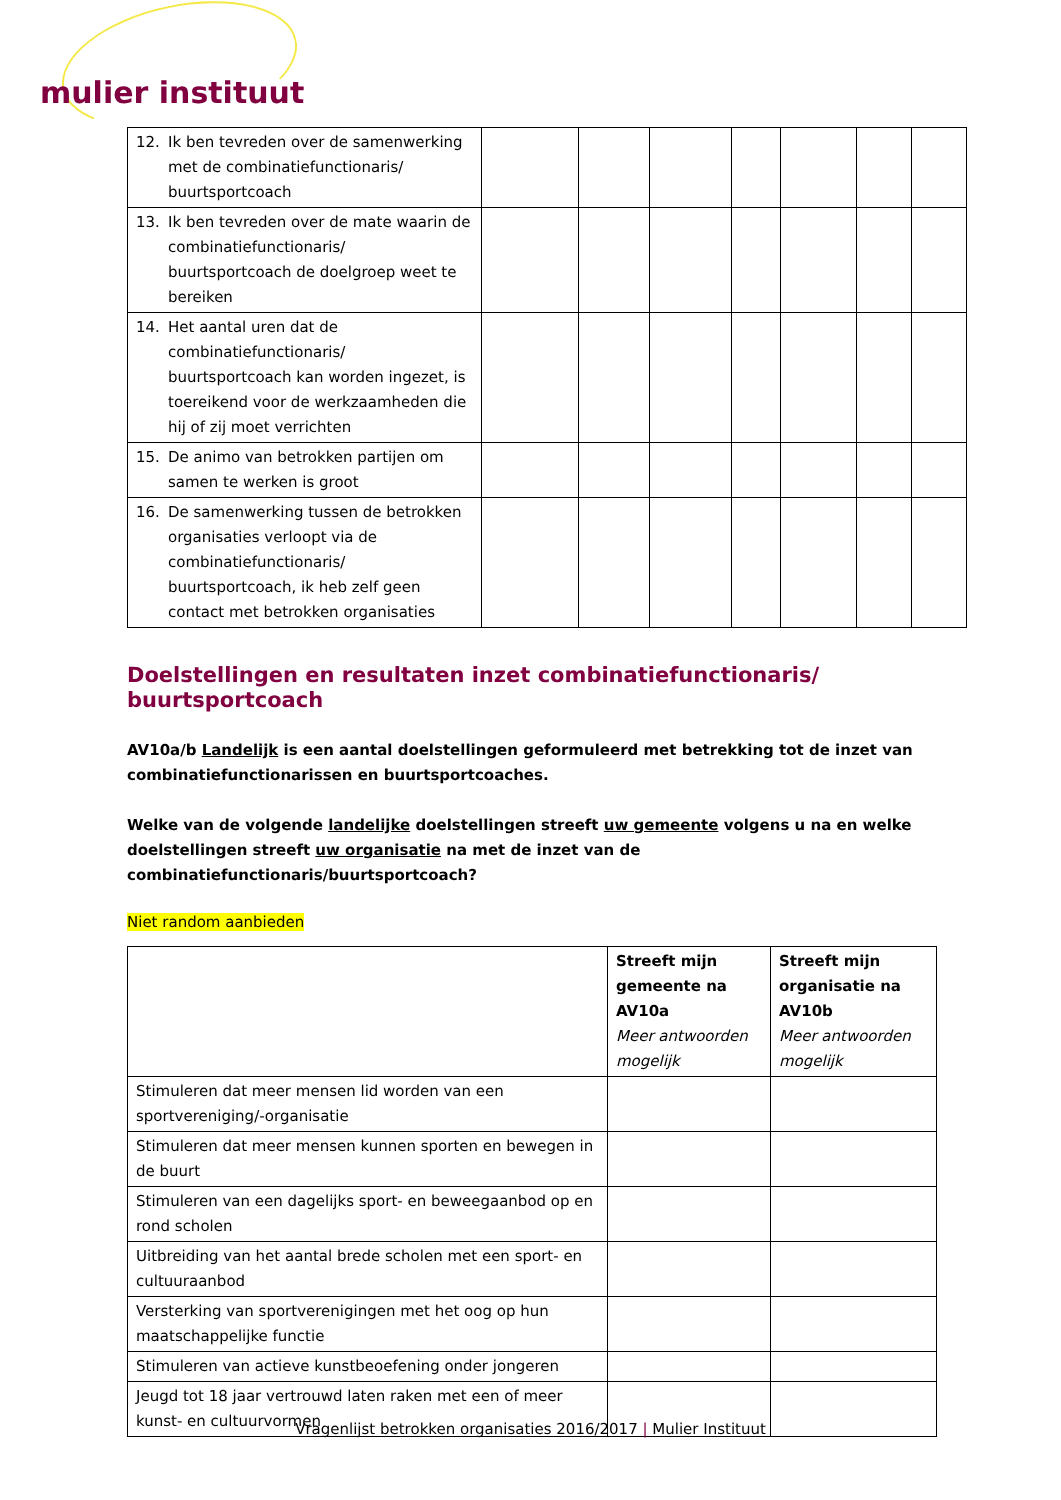mulier instituut
| 12. Ik ben tevreden over de samenwerking met de combinatiefunctionaris/ buurtsportcoach | | | | | | | |
| 13. Ik ben tevreden over de mate waarin de combinatiefunctionaris/ buurtsportcoach de doelgroep weet te bereiken | | | | | | | |
| 14. Het aantal uren dat de combinatiefunctionaris/ buurtsportcoach kan worden ingezet, is toereikend voor de werkzaamheden die hij of zij moet verrichten | | | | | | | |
| 15. De animo van betrokken partijen om samen te werken is groot | | | | | | | |
| 16. De samenwerking tussen de betrokken organisaties verloopt via de combinatiefunctionaris/ buurtsportcoach, ik heb zelf geen contact met betrokken organisaties | | | | | | | |
Doelstellingen en resultaten inzet combinatiefunctionaris/ buurtsportcoach
AV10a/b Landelijk is een aantal doelstellingen geformuleerd met betrekking tot de inzet van combinatiefunctionarissen en buurtsportcoaches.
Welke van de volgende landelijke doelstellingen streeft uw gemeente volgens u na en welke doelstellingen streeft uw organisatie na met de inzet van de combinatiefunctionaris/buurtsportcoach?
Niet random aanbieden
| | Streeft mijn gemeente na AV10a Meer antwoorden mogelijk | Streeft mijn organisatie na AV10b Meer antwoorden mogelijk |
| --- | --- | --- |
| Stimuleren dat meer mensen lid worden van een sportvereniging/-organisatie | | |
| Stimuleren dat meer mensen kunnen sporten en bewegen in de buurt | | |
| Stimuleren van een dagelijks sport- en beweegaanbod op en rond scholen | | |
| Uitbreiding van het aantal brede scholen met een sport- en cultuuraanbod | | |
| Versterking van sportverenigingen met het oog op hun maatschappelijke functie | | |
| Stimuleren van actieve kunstbeoefening onder jongeren | | |
| Jeugd tot 18 jaar vertrouwd laten raken met een of meer kunst- en cultuurvormen | | |
Vragenlijst betrokken organisaties 2016/2017 | Mulier Instituut